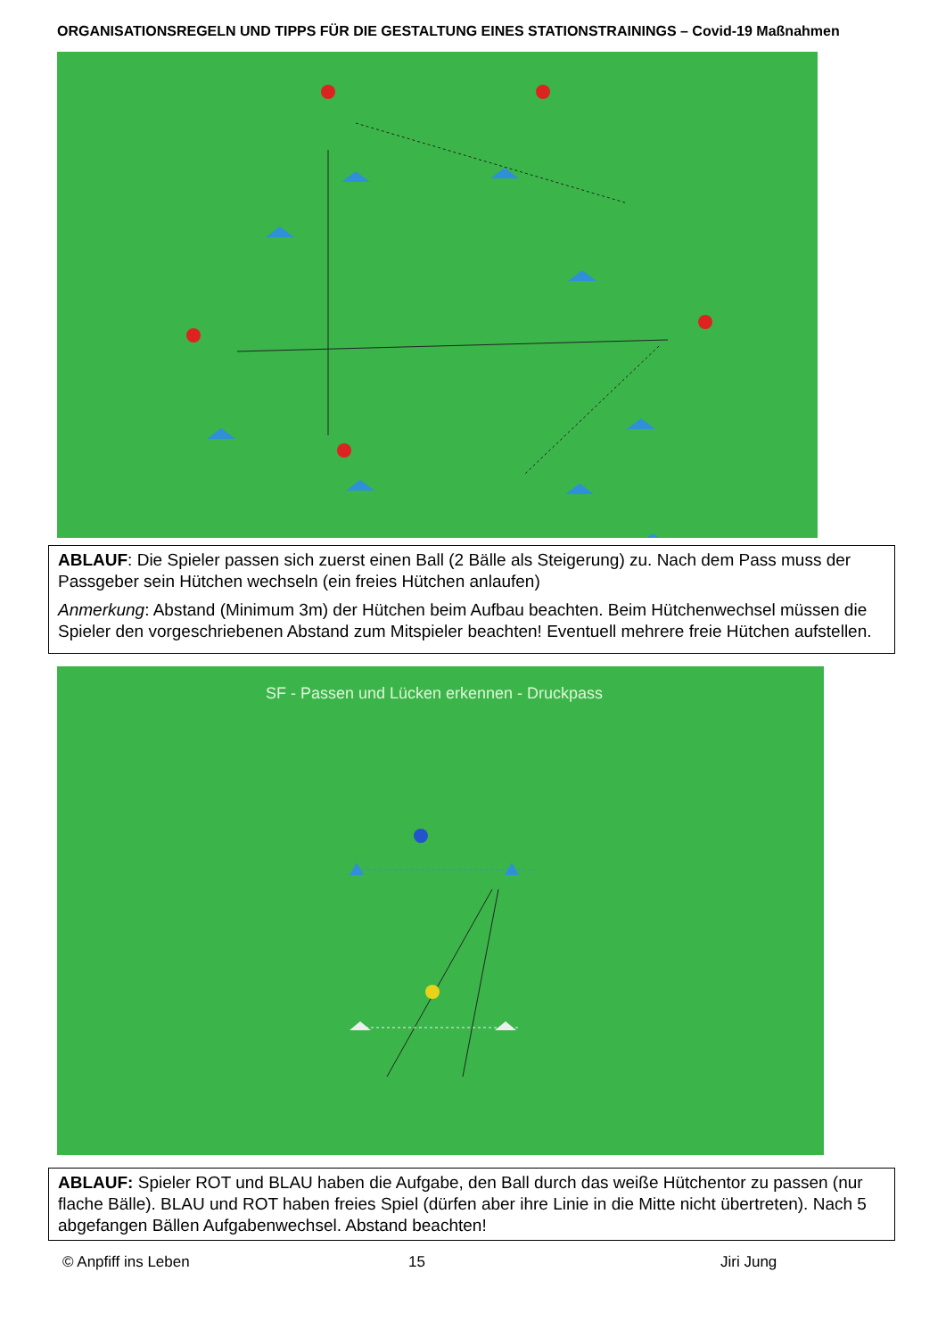ORGANISATIONSREGELN UND TIPPS FÜR DIE GESTALTUNG EINES STATIONSTRAININGS – Covid-19 Maßnahmen
ABLAUF: Die Spieler passen sich zuerst einen Ball (2 Bälle als Steigerung) zu. Nach dem Pass muss der Passgeber sein Hütchen wechseln (ein freies Hütchen anlaufen)
Anmerkung: Abstand (Minimum 3m) der Hütchen beim Aufbau beachten. Beim Hütchenwechsel müssen die Spieler den vorgeschriebenen Abstand zum Mitspieler beachten! Eventuell mehrere freie Hütchen aufstellen.
SF - Passen und Lücken erkennen - Druckpass
ABLAUF: Spieler ROT und BLAU haben die Aufgabe, den Ball durch das weiße Hütchentor zu passen (nur flache Bälle). BLAU und ROT haben freies Spiel (dürfen aber ihre Linie in die Mitte nicht übertreten). Nach 5 abgefangen Bällen Aufgabenwechsel. Abstand beachten!
© Anpfiff ins Leben 15 Jiri Jung